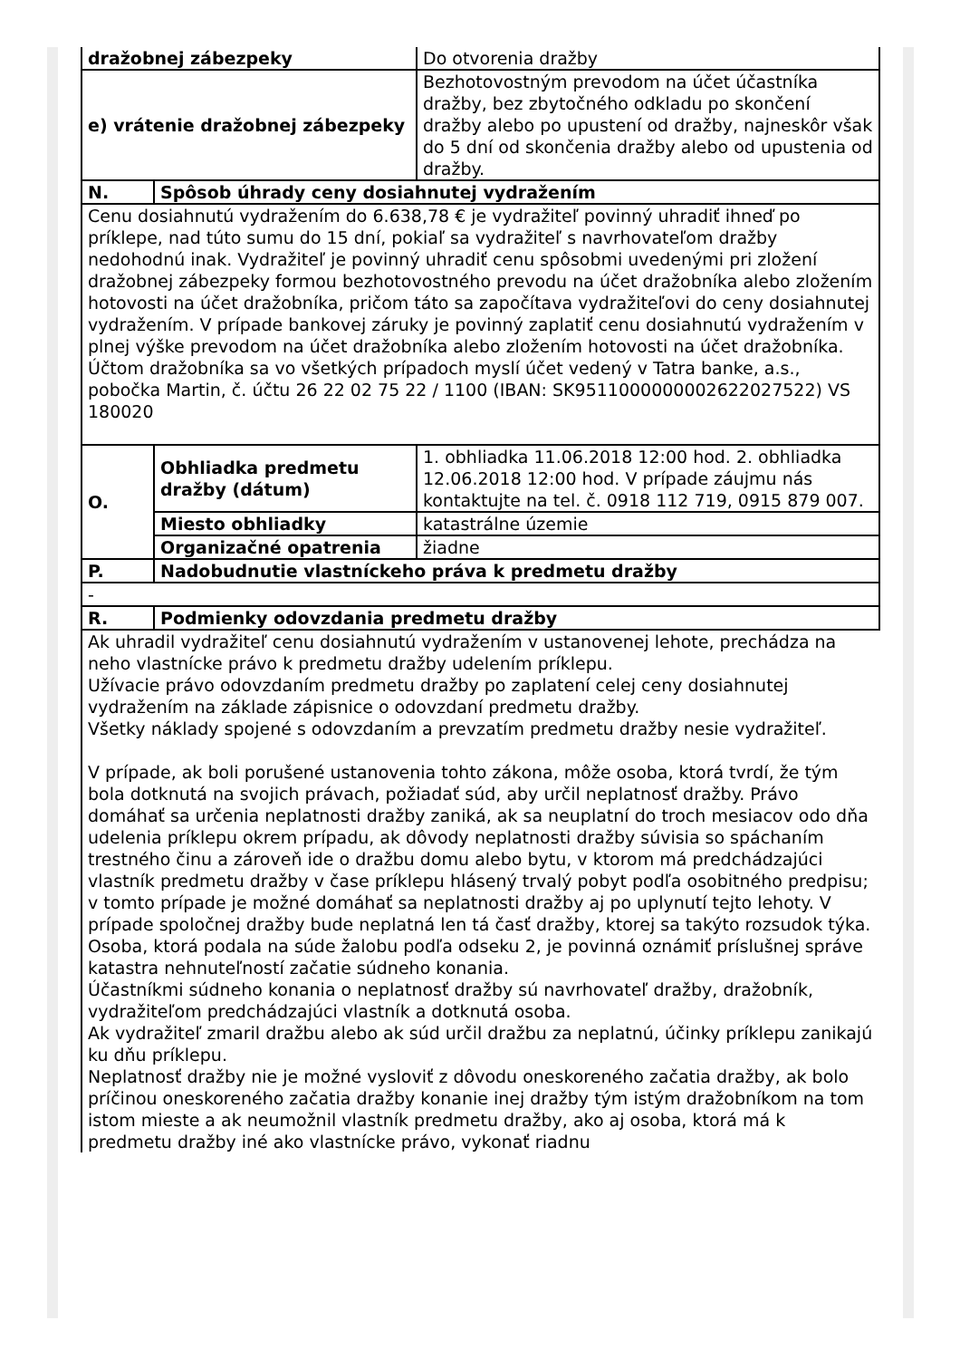| dražobnej zábezpeky | | Do otvorenia dražby |
| e) vrátenie dražobnej zábezpeky | | Bezhotovostným prevodom na účet účastníka dražby, bez zbytočného odkladu po skončení dražby alebo po upustení od dražby, najneskôr však do 5 dní od skončenia dražby alebo od upustenia od dražby. |
| N. | Spôsob úhrady ceny dosiahnutej vydražením | |
| Cenu dosiahnutú vydražením do 6.638,78 € je vydražiteľ povinný uhradiť ihneď po príklepe, nad túto sumu do 15 dní, pokiaľ sa vydražiteľ s navrhovateľom dražby nedohodnú inak. Vydražiteľ je povinný uhradiť cenu spôsobmi uvedenými pri zložení dražobnej zábezpeky formou bezhotovostného prevodu na účet dražobníka alebo zložením hotovosti na účet dražobníka, pričom táto sa započítava vydražiteľovi do ceny dosiahnutej vydražením. V prípade bankovej záruky je povinný zaplatiť cenu dosiahnutú vydražením v plnej výške prevodom na účet dražobníka alebo zložením hotovosti na účet dražobníka. Účtom dražobníka sa vo všetkých prípadoch myslí účet vedený v Tatra banke, a.s., pobočka Martin, č. účtu 26 22 02 75 22 / 1100 (IBAN: SK9511000000002622027522) VS 180020 | | |
| O. | Obhliadka predmetu dražby (dátum) | 1. obhliadka 11.06.2018 12:00 hod. 2. obhliadka 12.06.2018 12:00 hod. V prípade záujmu nás kontaktujte na tel. č. 0918 112 719, 0915 879 007. |
| | Miesto obhliadky | katastrálne územie |
| | Organizačné opatrenia | žiadne |
| P. | Nadobudnutie vlastníckeho práva k predmetu dražby | |
| - | | |
| R. | Podmienky odovzdania predmetu dražby | |
| Ak uhradil vydražiteľ cenu dosiahnutú vydražením v ustanovenej lehote, prechádza na neho vlastnícke právo k predmetu dražby udelením príklepu. Užívacie právo odovzdaním predmetu dražby po zaplatení celej ceny dosiahnutej vydražením na základe zápisnice o odovzdaní predmetu dražby. Všetky náklady spojené s odovzdaním a prevzatím predmetu dražby nesie vydražiteľ. V prípade, ak boli porušené ustanovenia tohto zákona, môže osoba, ktorá tvrdí, že tým bola dotknutá na svojich právach, požiadať súd, aby určil neplatnosť dražby. Právo domáhať sa určenia neplatnosti dražby zaniká, ak sa neuplatní do troch mesiacov odo dňa udelenia príklepu okrem prípadu, ak dôvody neplatnosti dražby súvisia so spáchaním trestného činu a zároveň ide o dražbu domu alebo bytu, v ktorom má predchádzajúci vlastník predmetu dražby v čase príklepu hlásený trvalý pobyt podľa osobitného predpisu; v tomto prípade je možné domáhať sa neplatnosti dražby aj po uplynutí tejto lehoty. V prípade spoločnej dražby bude neplatná len tá časť dražby, ktorej sa takýto rozsudok týka. Osoba, ktorá podala na súde žalobu podľa odseku 2, je povinná oznámiť príslušnej správe katastra nehnuteľností začatie súdneho konania. Účastníkmi súdneho konania o neplatnosť dražby sú navrhovateľ dražby, dražobník, vydražiteľom predchádzajúci vlastník a dotknutá osoba. Ak vydražiteľ zmaril dražbu alebo ak súd určil dražbu za neplatnú, účinky príklepu zanikajú ku dňu príklepu. Neplatnosť dražby nie je možné vysloviť z dôvodu oneskoreného začatia dražby, ak bolo príčinou oneskoreného začatia dražby konanie inej dražby tým istým dražobníkom na tom istom mieste a ak neumožnil vlastník predmetu dražby, ako aj osoba, ktorá má k predmetu dražby iné ako vlastnícke právo, vykonať riadnu | | |